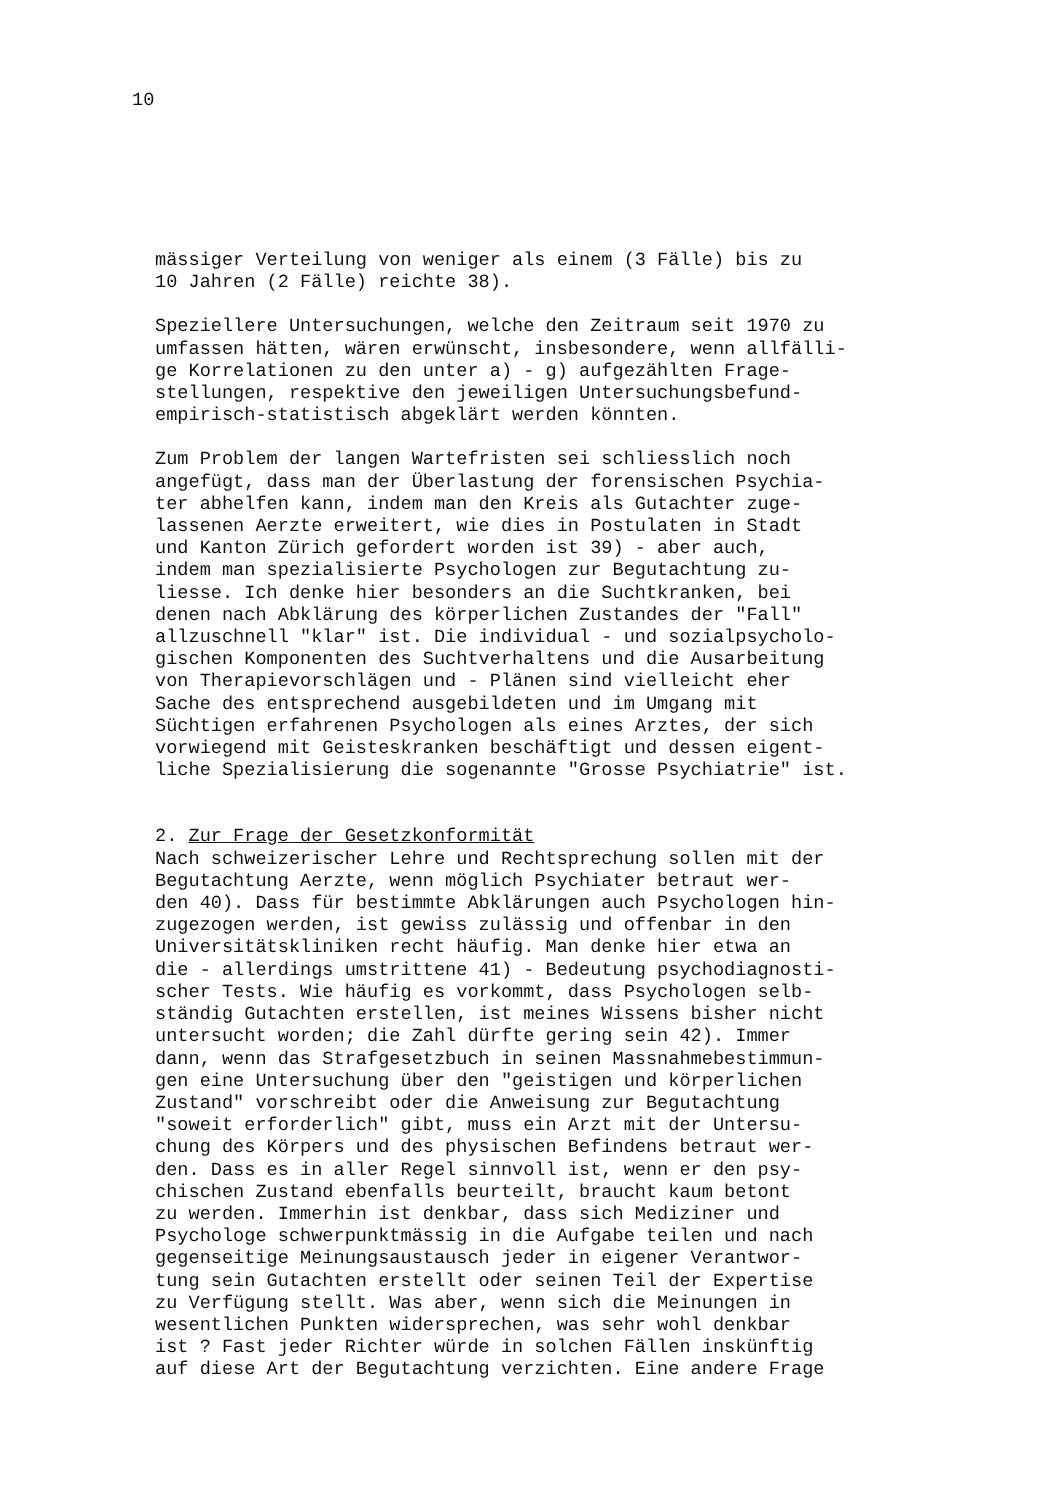10
mässiger Verteilung von weniger als einem (3 Fälle) bis zu 10 Jahren (2 Fälle) reichte 38).
Speziellere Untersuchungen, welche den Zeitraum seit 1970 zu umfassen hätten, wären erwünscht, insbesondere, wenn allfälli- ge Korrelationen zu den unter a) - g) aufgezählten Frage- stellungen, respektive den jeweiligen Untersuchungsbefund- empirisch-statistisch abgeklärt werden könnten.
Zum Problem der langen Wartefristen sei schliesslich noch angefügt, dass man der Überlastung der forensischen Psychia- ter abhelfen kann, indem man den Kreis als Gutachter zuge- lassenen Aerzte erweitert, wie dies in Postulaten in Stadt und Kanton Zürich gefordert worden ist 39) - aber auch, indem man spezialisierte Psychologen zur Begutachtung zu- liesse. Ich denke hier besonders an die Suchtkranken, bei denen nach Abklärung des körperlichen Zustandes der "Fall" allzuschnell "klar" ist. Die individual - und sozialpsycholo- gischen Komponenten des Suchtverhaltens und die Ausarbeitung von Therapievorschlägen und - Plänen sind vielleicht eher Sache des entsprechend ausgebildeten und im Umgang mit Süchtigen erfahrenen Psychologen als eines Arztes, der sich vorwiegend mit Geisteskranken beschäftigt und dessen eigent- liche Spezialisierung die sogenannte "Grosse Psychiatrie" ist.
2. Zur Frage der Gesetzkonformität
Nach schweizerischer Lehre und Rechtsprechung sollen mit der Begutachtung Aerzte, wenn möglich Psychiater betraut wer- den 40). Dass für bestimmte Abklärungen auch Psychologen hin- zugezogen werden, ist gewiss zulässig und offenbar in den Universitätskliniken recht häufig. Man denke hier etwa an die - allerdings umstrittene 41) - Bedeutung psychodiagnosti- scher Tests. Wie häufig es vorkommt, dass Psychologen selb- ständig Gutachten erstellen, ist meines Wissens bisher nicht untersucht worden; die Zahl dürfte gering sein 42). Immer dann, wenn das Strafgesetzbuch in seinen Massnahmebestimmun- gen eine Untersuchung über den "geistigen und körperlichen Zustand" vorschreibt oder die Anweisung zur Begutachtung "soweit erforderlich" gibt, muss ein Arzt mit der Untersu- chung des Körpers und des physischen Befindens betraut wer- den. Dass es in aller Regel sinnvoll ist, wenn er den psy- chischen Zustand ebenfalls beurteilt, braucht kaum betont zu werden. Immerhin ist denkbar, dass sich Mediziner und Psychologe schwerpunktmässig in die Aufgabe teilen und nach gegenseitige Meinungsaustausch jeder in eigener Verantwor- tung sein Gutachten erstellt oder seinen Teil der Expertise zu Verfügung stellt. Was aber, wenn sich die Meinungen in wesentlichen Punkten widersprechen, was sehr wohl denkbar ist ? Fast jeder Richter würde in solchen Fällen inskünftig auf diese Art der Begutachtung verzichten. Eine andere Frage